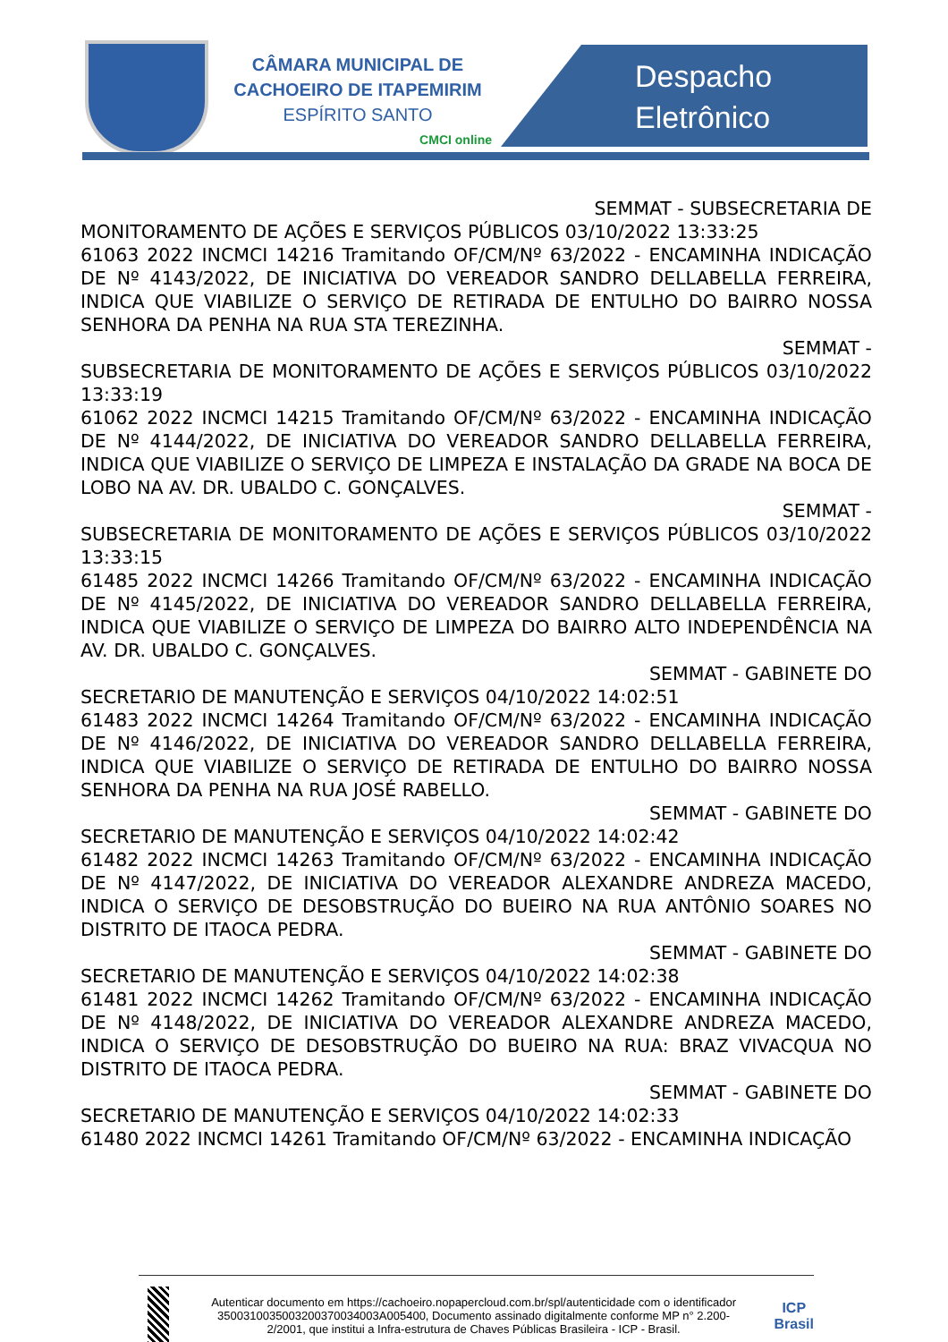CÂMARA MUNICIPAL DE
CACHOEIRO DE ITAPEMIRIM
ESPÍRITO SANTO
CMCI online
Despacho
Eletrônico
SEMMAT - SUBSECRETARIA DE
MONITORAMENTO DE AÇÕES E SERVIÇOS PÚBLICOS 03/10/2022 13:33:25
61063 2022 INCMCI 14216 Tramitando OF/CM/Nº 63/2022 - ENCAMINHA INDICAÇÃO DE Nº 4143/2022, DE INICIATIVA DO VEREADOR SANDRO DELLABELLA FERREIRA, INDICA QUE VIABILIZE O SERVIÇO DE RETIRADA DE ENTULHO DO BAIRRO NOSSA SENHORA DA PENHA NA RUA STA TEREZINHA.
SEMMAT -
SUBSECRETARIA DE MONITORAMENTO DE AÇÕES E SERVIÇOS PÚBLICOS 03/10/2022 13:33:19
61062 2022 INCMCI 14215 Tramitando OF/CM/Nº 63/2022 - ENCAMINHA INDICAÇÃO DE Nº 4144/2022, DE INICIATIVA DO VEREADOR SANDRO DELLABELLA FERREIRA, INDICA QUE VIABILIZE O SERVIÇO DE LIMPEZA E INSTALAÇÃO DA GRADE NA BOCA DE LOBO NA AV. DR. UBALDO C. GONÇALVES.
SEMMAT -
SUBSECRETARIA DE MONITORAMENTO DE AÇÕES E SERVIÇOS PÚBLICOS 03/10/2022 13:33:15
61485 2022 INCMCI 14266 Tramitando OF/CM/Nº 63/2022 - ENCAMINHA INDICAÇÃO DE Nº 4145/2022, DE INICIATIVA DO VEREADOR SANDRO DELLABELLA FERREIRA, INDICA QUE VIABILIZE O SERVIÇO DE LIMPEZA DO BAIRRO ALTO INDEPENDÊNCIA NA AV. DR. UBALDO C. GONÇALVES.
SEMMAT - GABINETE DO
SECRETARIO DE MANUTENÇÃO E SERVIÇOS 04/10/2022 14:02:51
61483 2022 INCMCI 14264 Tramitando OF/CM/Nº 63/2022 - ENCAMINHA INDICAÇÃO DE Nº 4146/2022, DE INICIATIVA DO VEREADOR SANDRO DELLABELLA FERREIRA, INDICA QUE VIABILIZE O SERVIÇO DE RETIRADA DE ENTULHO DO BAIRRO NOSSA SENHORA DA PENHA NA RUA JOSÉ RABELLO.
SEMMAT - GABINETE DO
SECRETARIO DE MANUTENÇÃO E SERVIÇOS 04/10/2022 14:02:42
61482 2022 INCMCI 14263 Tramitando OF/CM/Nº 63/2022 - ENCAMINHA INDICAÇÃO DE Nº 4147/2022, DE INICIATIVA DO VEREADOR ALEXANDRE ANDREZA MACEDO, INDICA O SERVIÇO DE DESOBSTRUÇÃO DO BUEIRO NA RUA ANTÔNIO SOARES NO DISTRITO DE ITAOCA PEDRA.
SEMMAT - GABINETE DO
SECRETARIO DE MANUTENÇÃO E SERVIÇOS 04/10/2022 14:02:38
61481 2022 INCMCI 14262 Tramitando OF/CM/Nº 63/2022 - ENCAMINHA INDICAÇÃO DE Nº 4148/2022, DE INICIATIVA DO VEREADOR ALEXANDRE ANDREZA MACEDO, INDICA O SERVIÇO DE DESOBSTRUÇÃO DO BUEIRO NA RUA: BRAZ VIVACQUA NO DISTRITO DE ITAOCA PEDRA.
SEMMAT - GABINETE DO
SECRETARIO DE MANUTENÇÃO E SERVIÇOS 04/10/2022 14:02:33
61480 2022 INCMCI 14261 Tramitando OF/CM/Nº 63/2022 - ENCAMINHA INDICAÇÃO
Autenticar documento em https://cachoeiro.nopapercloud.com.br/spl/autenticidade com o identificador 3500310035003200370034003A005400, Documento assinado digitalmente conforme MP n° 2.200-2/2001, que institui a Infra-estrutura de Chaves Públicas Brasileira - ICP - Brasil.
ICP
Brasil